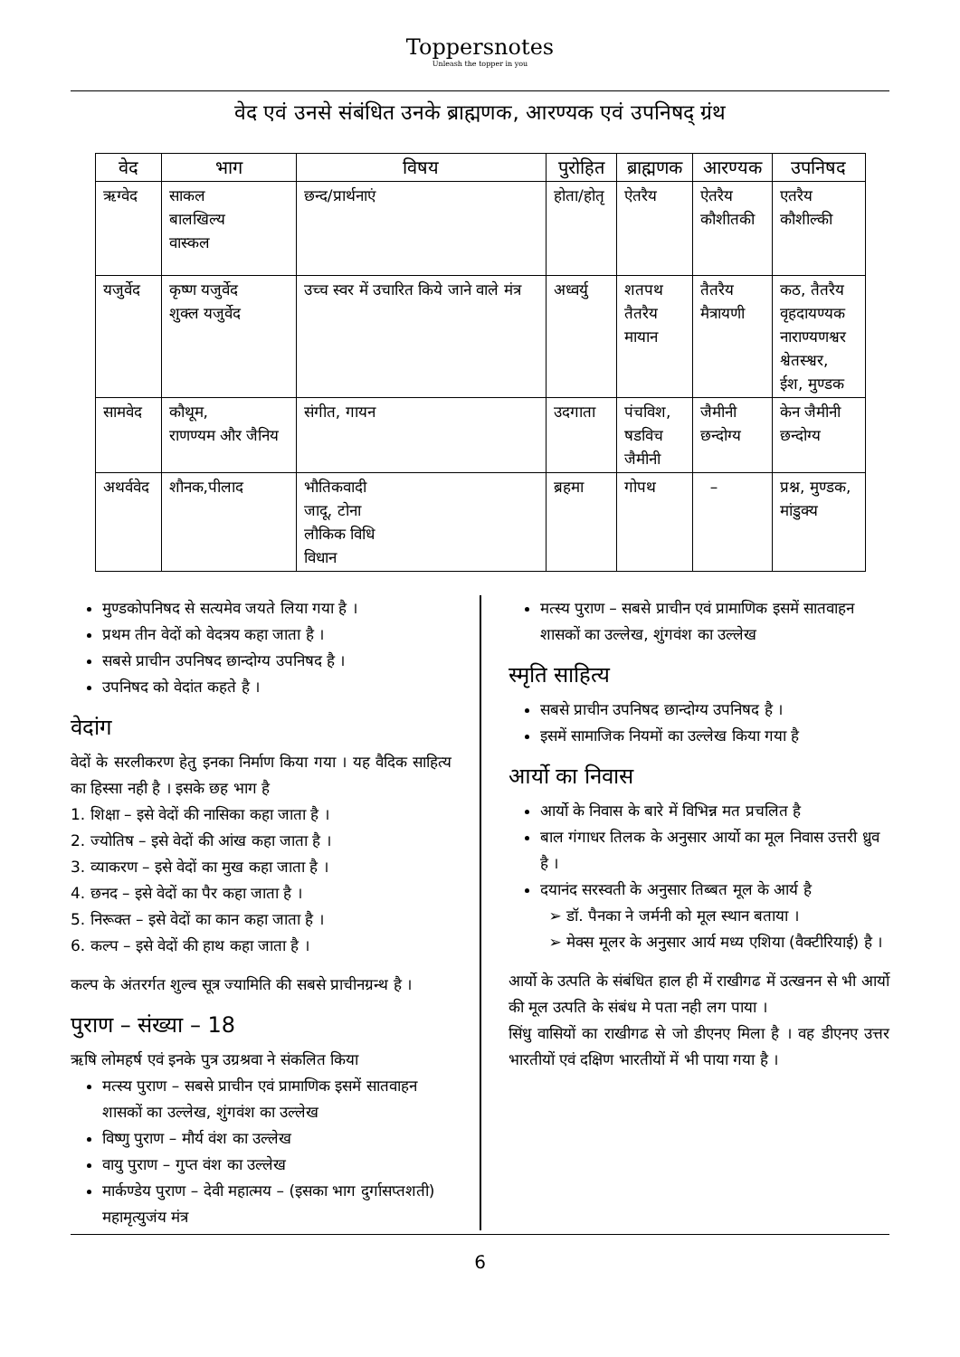Toppersnotes
Unleash the topper in you
वेद एवं उनसे संबंधित उनके ब्राह्मणक, आरण्यक एवं उपनिषद् ग्रंथ
| वेद | भाग | विषय | पुरोहित | ब्राह्मणक | आरण्यक | उपनिषद |
| --- | --- | --- | --- | --- | --- | --- |
| ऋग्वेद | साकल बालखिल्य वास्कल | छन्द/प्रार्थनाएं | होता/होतृ | ऐतरैय | ऐतरैय कौशीतकी | एतरैय कौशील्की |
| यजुर्वेद | कृष्ण यजुर्वेद शुक्ल यजुर्वेद | उच्च स्वर में उचारित किये जाने वाले मंत्र | अध्वर्यु | शतपथ तैतरैय मायान | तैतरैय मैत्रायणी | कठ, तैतरैय वृहदायण्यक नाराण्यणश्वर श्वेतस्श्वर, ईश, मुण्डक |
| सामवेद | कौथूम, राणण्यम और जैनिय | संगीत, गायन | उदगाता | पंचविश, षडविच जैमीनी | जैमीनी छन्दोग्य | केन जैमीनी छन्दोग्य |
| अथर्ववेद | शौनक,पीलाद | भौतिकवादी जादू, टोना लौकिक विधि विधान | ब्रहमा | गोपथ | – | प्रश्न, मुण्डक, मांडुक्य |
मुण्डकोपनिषद से सत्यमेव जयते लिया गया है ।
प्रथम तीन वेदों को वेदत्रय कहा जाता है ।
सबसे प्राचीन उपनिषद छान्दोग्य उपनिषद है ।
उपनिषद को वेदांत कहते है ।
वेदांग
वेदों के सरलीकरण हेतु इनका निर्माण किया गया । यह वैदिक साहित्य का हिस्सा नही है । इसके छह भाग है
1. शिक्षा – इसे वेदों की नासिका कहा जाता है ।
2. ज्योतिष – इसे वेदों की आंख कहा जाता है ।
3. व्याकरण – इसे वेदों का मुख कहा जाता है ।
4. छनद – इसे वेदों का पैर कहा जाता है ।
5. निरूक्त – इसे वेदों का कान कहा जाता है ।
6. कल्प – इसे वेदों की हाथ कहा जाता है ।
कल्प के अंतरर्गत शुल्व सूत्र ज्यामिति की सबसे प्राचीनग्रन्थ है ।
पुराण – संख्या – 18
ऋषि लोमहर्ष एवं इनके पुत्र उग्रश्रवा ने संकलित किया
मत्स्य पुराण – सबसे प्राचीन एवं प्रामाणिक इसमें सातवाहन शासकों का उल्लेख, शुंगवंश का उल्लेख
विष्णु पुराण – मौर्य वंश का उल्लेख
वायु पुराण – गुप्त वंश का उल्लेख
मार्कण्डेय पुराण – देवी महात्मय – (इसका भाग दुर्गासप्तशती) महामृत्युजंय मंत्र
मत्स्य पुराण – सबसे प्राचीन एवं प्रामाणिक इसमें सातवाहन शासकों का उल्लेख, शुंगवंश का उल्लेख
स्मृति साहित्य
सबसे प्राचीन उपनिषद छान्दोग्य उपनिषद है ।
इसमें सामाजिक नियमों का उल्लेख किया गया है
आर्यो का निवास
आर्यो के निवास के बारे में विभिन्न मत प्रचलित है
बाल गंगाधर तिलक के अनुसार आर्यो का मूल निवास उत्तरी ध्रुव है ।
दयानंद सरस्वती के अनुसार तिब्बत मूल के आर्य है
➢ डॉ. पैनका ने जर्मनी को मूल स्थान बताया ।
➢ मेक्स मूलर के अनुसार आर्य मध्य एशिया (वैक्टीरियाई) है ।
आर्यो के उत्पति के संबंधित हाल ही में राखीगढ में उत्खनन से भी आर्यो की मूल उत्पति के संबंध मे पता नही लग पाया ।
सिंधु वासियों का राखीगढ से जो डीएनए मिला है । वह डीएनए उत्तर भारतीयों एवं दक्षिण भारतीयों में भी पाया गया है ।
6